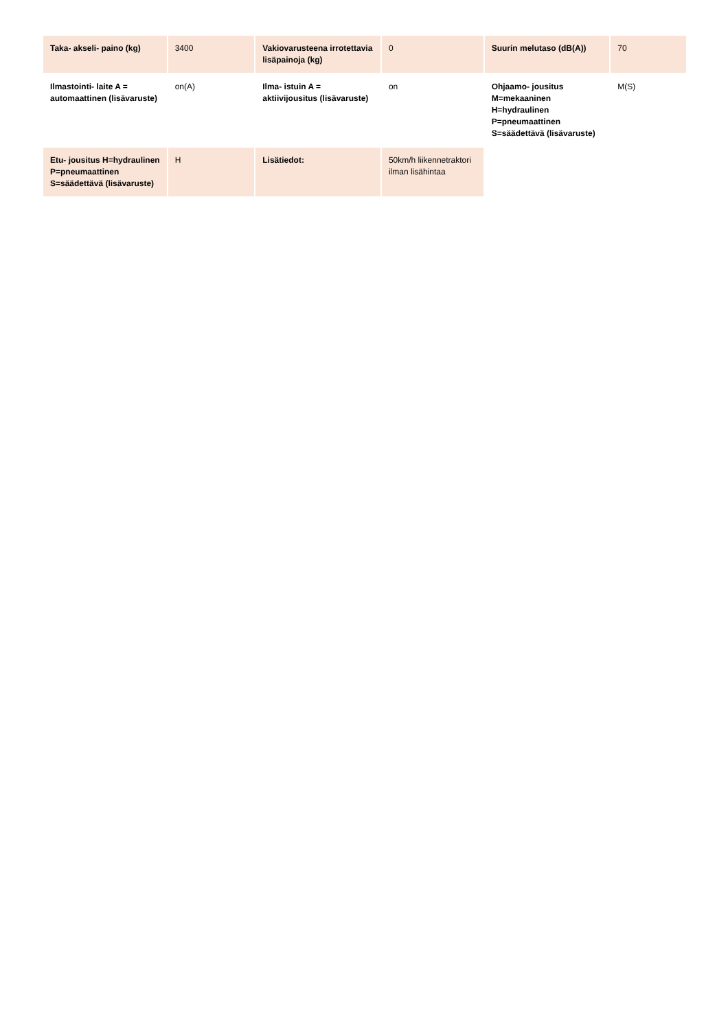| Taka- akseli- paino (kg) | 3400 | Vakiovarusteena irrotettavia lisäpainoja (kg) | 0 | Suurin melutaso (dB(A)) | 70 |
| Ilmastointi- laite A = automaattinen (lisävaruste) | on(A) | Ilma- istuin A = aktiivijousitus (lisävaruste) | on | Ohjaamo- jousitus M=mekaaninen H=hydraulinen P=pneumaattinen S=säädettävä (lisävaruste) | M(S) |
| Etu- jousitus H=hydraulinen P=pneumaattinen S=säädettävä (lisävaruste) | H | Lisätiedot: | 50km/h liikennetraktori ilman lisähintaa | | |